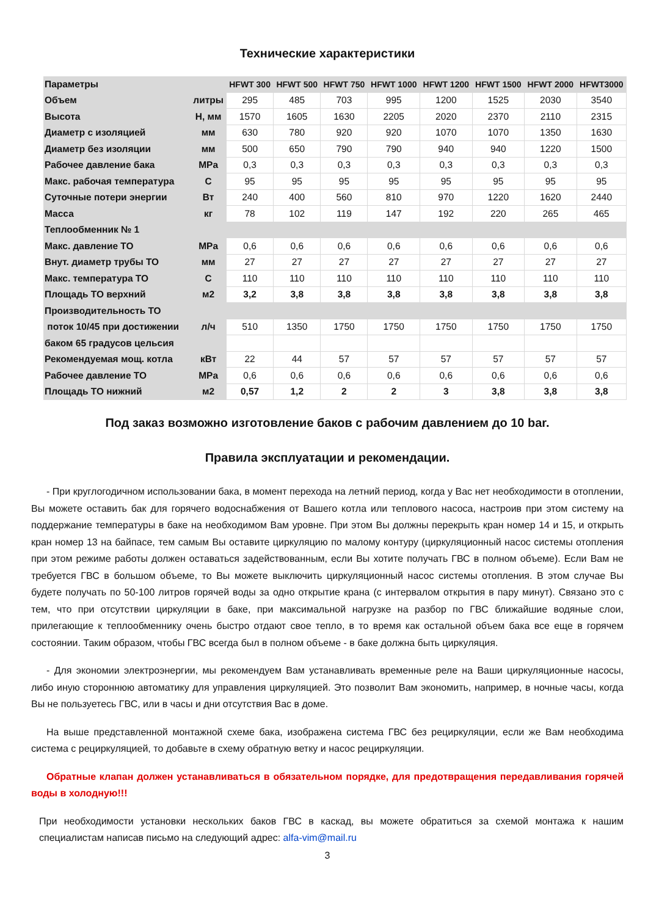Технические характеристики
| Параметры | | HFWT 300 | HFWT 500 | HFWT 750 | HFWT 1000 | HFWT 1200 | HFWT 1500 | HFWT 2000 | HFWT3000 |
| --- | --- | --- | --- | --- | --- | --- | --- | --- | --- |
| Объем | литры | 295 | 485 | 703 | 995 | 1200 | 1525 | 2030 | 3540 |
| Высота | H, мм | 1570 | 1605 | 1630 | 2205 | 2020 | 2370 | 2110 | 2315 |
| Диаметр с изоляцией | мм | 630 | 780 | 920 | 920 | 1070 | 1070 | 1350 | 1630 |
| Диаметр без изоляции | мм | 500 | 650 | 790 | 790 | 940 | 940 | 1220 | 1500 |
| Рабочее давление бака | MPa | 0,3 | 0,3 | 0,3 | 0,3 | 0,3 | 0,3 | 0,3 | 0,3 |
| Макс. рабочая температура | C | 95 | 95 | 95 | 95 | 95 | 95 | 95 | 95 |
| Суточные потери энергии | Вт | 240 | 400 | 560 | 810 | 970 | 1220 | 1620 | 2440 |
| Масса | кг | 78 | 102 | 119 | 147 | 192 | 220 | 265 | 465 |
| Теплообменник № 1 | | | | | | | | | |
| Макс. давление ТО | MPa | 0,6 | 0,6 | 0,6 | 0,6 | 0,6 | 0,6 | 0,6 | 0,6 |
| Внут. диаметр трубы ТО | мм | 27 | 27 | 27 | 27 | 27 | 27 | 27 | 27 |
| Макс. температура ТО | C | 110 | 110 | 110 | 110 | 110 | 110 | 110 | 110 |
| Площадь ТО верхний | м2 | 3,2 | 3,8 | 3,8 | 3,8 | 3,8 | 3,8 | 3,8 | 3,8 |
| Производительность ТО | | | | | | | | | |
| поток 10/45 при достижении | л/ч | 510 | 1350 | 1750 | 1750 | 1750 | 1750 | 1750 | 1750 |
| баком 65 градусов цельсия | | | | | | | | | |
| Рекомендуемая мощ. котла | кВт | 22 | 44 | 57 | 57 | 57 | 57 | 57 | 57 |
| Рабочее давление ТО | MPa | 0,6 | 0,6 | 0,6 | 0,6 | 0,6 | 0,6 | 0,6 | 0,6 |
| Площадь ТО нижний | м2 | 0,57 | 1,2 | 2 | 2 | 3 | 3,8 | 3,8 | 3,8 |
Под заказ возможно изготовление баков с рабочим давлением до 10 bar.
Правила эксплуатации и рекомендации.
- При круглогодичном использовании бака, в момент перехода на летний период, когда у Вас нет необходимости в отоплении, Вы можете оставить бак для горячего водоснабжения от Вашего котла или теплового насоса, настроив при этом систему на поддержание температуры в баке на необходимом Вам уровне. При этом Вы должны перекрыть кран номер 14 и 15, и открыть кран номер 13 на байпасе, тем самым Вы оставите циркуляцию по малому контуру (циркуляционный насос системы отопления при этом режиме работы должен оставаться задействованным, если Вы хотите получать ГВС в полном объеме). Если Вам не требуется ГВС в большом объеме, то Вы можете выключить циркуляционный насос системы отопления. В этом случае Вы будете получать по 50-100 литров горячей воды за одно открытие крана (с интервалом открытия в пару минут). Связано это с тем, что при отсутствии циркуляции в баке, при максимальной нагрузке на разбор по ГВС ближайшие водяные слои, прилегающие к теплообменнику очень быстро отдают свое тепло, в то время как остальной объем бака все еще в горячем состоянии. Таким образом, чтобы ГВС всегда был в полном объеме - в баке должна быть циркуляция.
- Для экономии электроэнергии, мы рекомендуем Вам устанавливать временные реле на Ваши циркуляционные насосы, либо иную стороннюю автоматику для управления циркуляцией. Это позволит Вам экономить, например, в ночные часы, когда Вы не пользуетесь ГВС, или в часы и дни отсутствия Вас в доме.
На выше представленной монтажной схеме бака, изображена система ГВС без рециркуляции, если же Вам необходима система с рециркуляцией, то добавьте в схему обратную ветку и насос рециркуляции.
Обратные клапан должен устанавливаться в обязательном порядке, для предотвращения передавливания горячей воды в холодную!!!
При необходимости установки нескольких баков ГВС в каскад, вы можете обратиться за схемой монтажа к нашим специалистам написав письмо на следующий адрес: alfa-vim@mail.ru
3